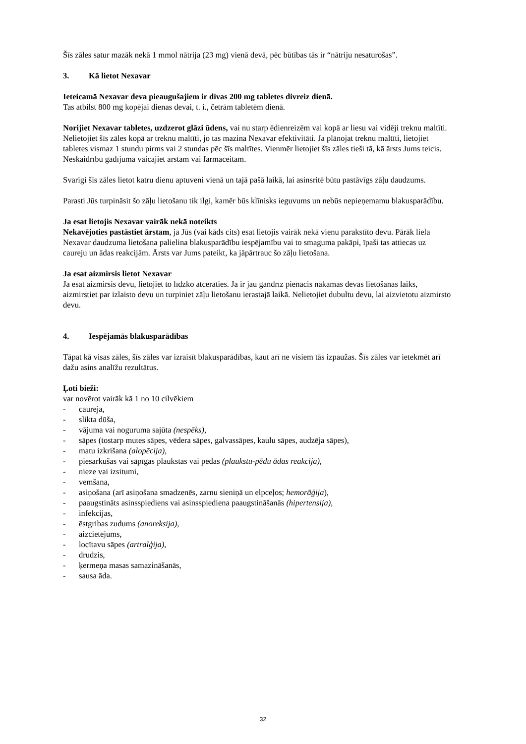Šīs zāles satur mazāk nekā 1 mmol nātrija (23 mg) vienā devā, pēc būtības tās ir “nātriju nesaturošas”.
3. Kā lietot Nexavar
Ieteicamā Nexavar deva pieaugušajiem ir divas 200 mg tabletes divreiz dienā.
Tas atbilst 800 mg kopējai dienas devai, t. i., četrām tabletēm dienā.
Norijiet Nexavar tabletes, uzdzerot glāzi ūdens, vai nu starp ēdienreizēm vai kopā ar liesu vai vidēji treknu maltīti. Nelietojiet šīs zāles kopā ar treknu maltīti, jo tas mazina Nexavar efektivitāti. Ja plānojat treknu maltīti, lietojiet tabletes vismaz 1 stundu pirms vai 2 stundas pēc šīs maltītes. Vienmēr lietojiet šīs zāles tieši tā, kā ārsts Jums teicis. Neskaidrību gadījumā vaicājiet ārstam vai farmaceitam.
Svarīgi šīs zāles lietot katru dienu aptuveni vienā un tajā pašā laikā, lai asinsritē būtu pastāvīgs zāļu daudzums.
Parasti Jūs turpināsit šo zāļu lietošanu tik ilgi, kamēr būs klīnisks ieguvums un nebūs nepieņemamu blakusparādību.
Ja esat lietojis Nexavar vairāk nekā noteikts
Nekavējoties pastāstiet ārstam, ja Jūs (vai kāds cits) esat lietojis vairāk nekā vienu parakstīto devu. Pārāk liela Nexavar daudzuma lietošana palielina blakusparādību iespējamību vai to smaguma pakāpi, īpaši tas attiecas uz caureju un ādas reakcijām. Ārsts var Jums pateikt, ka jāpārtrauc šo zāļu lietošana.
Ja esat aizmirsis lietot Nexavar
Ja esat aizmirsis devu, lietojiet to līdzko atceraties. Ja ir jau gandrīz pienācis nākamās devas lietošanas laiks, aizmirstiet par izlaisto devu un turpiniet zāļu lietošanu ierastajā laikā. Nelietojiet dubultu devu, lai aizvietotu aizmirsto devu.
4. Iespējamās blakusparādības
Tāpat kā visas zāles, šīs zāles var izraisīt blakusparādības, kaut arī ne visiem tās izpaužas. Šīs zāles var ietekmēt arī dažu asins analīžu rezultātus.
Ļoti bieži:
var novērot vairāk kā 1 no 10 cilvēkiem
- caureja,
- slikta dūša,
- vājuma vai noguruma sajūta (nespēks),
- sāpes (tostarp mutes sāpes, vēdera sāpes, galvassāpes, kaulu sāpes, audzēja sāpes),
- matu izkrišana (alopēcija),
- piesarkušas vai sāpīgas plaukstas vai pēdas (plaukstu-pēdu ādas reakcija),
- nieze vai izsitumi,
- vemšana,
- asiņošana (arī asiņošana smadzenēs, zarnu sieniņā un elpceļos; hemorāģija),
- paaugstināts asinsspiediens vai asinsspiediena paaugstināšanās (hipertensija),
- infekcijas,
- ēstgribas zudums (anoreksija),
- aizcietējums,
- locītavu sāpes (artralģija),
- drudzis,
- ķermeņa masas samazināšanās,
- sausa āda.
32